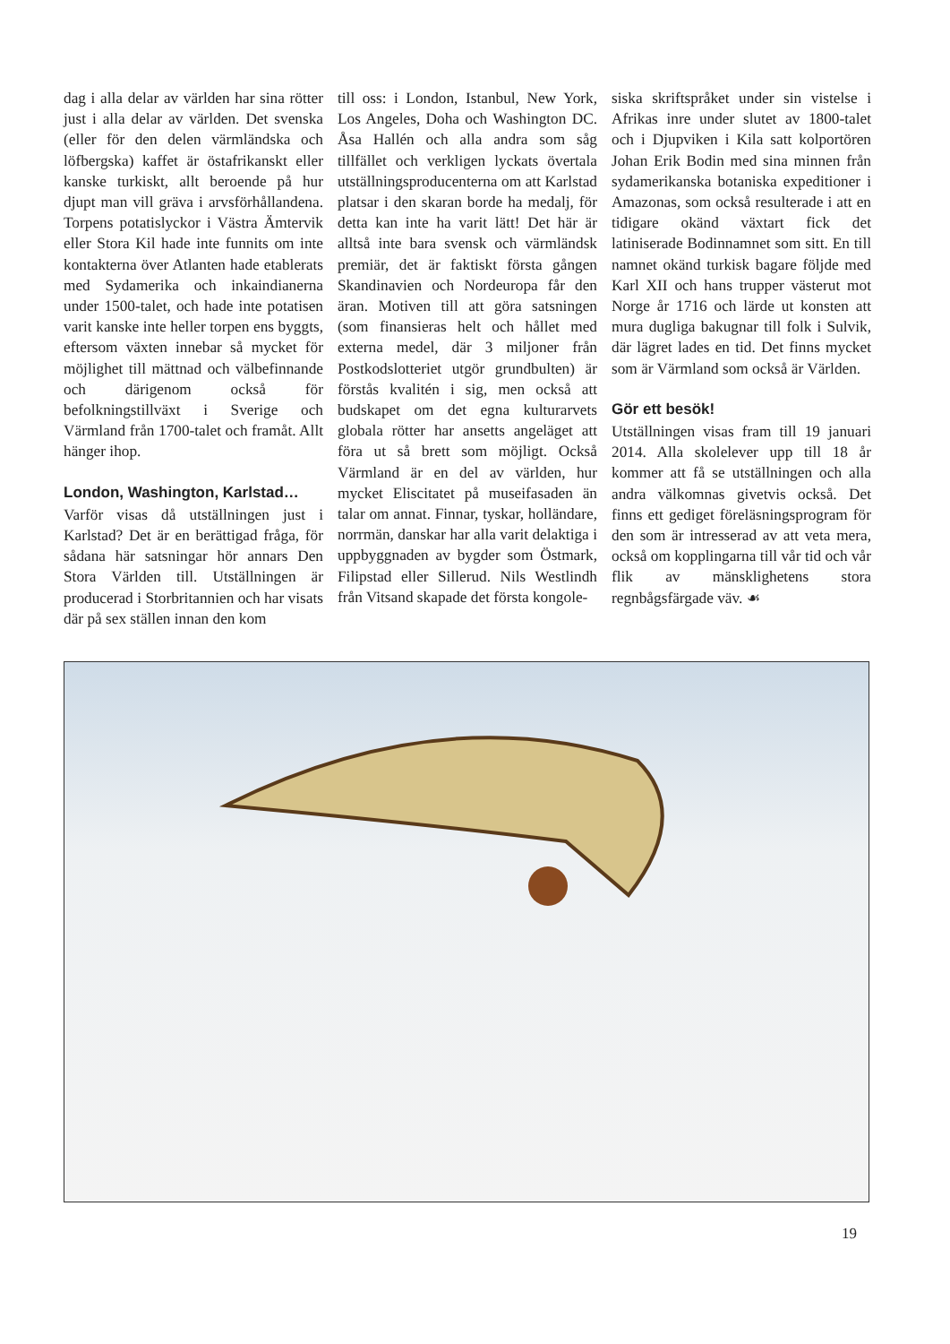dag i alla delar av världen har sina rötter just i alla delar av världen. Det svenska (eller för den delen värmländska och löfbergska) kaffet är östafrikanskt eller kanske turkiskt, allt beroende på hur djupt man vill gräva i arvsförhållandena. Torpens potatislyckor i Västra Ämtervik eller Stora Kil hade inte funnits om inte kontakterna över Atlanten hade etablerats med Sydamerika och inkaindianerna under 1500-talet, och hade inte potatisen varit kanske inte heller torpen ens byggts, eftersom växten innebar så mycket för möjlighet till mättnad och välbefinnande och därigenom också för befolkningstillväxt i Sverige och Värmland från 1700-talet och framåt. Allt hänger ihop.
London, Washington, Karlstad…
Varför visas då utställningen just i Karlstad? Det är en berättigad fråga, för sådana här satsningar hör annars Den Stora Världen till. Utställningen är producerad i Storbritannien och har visats där på sex ställen innan den kom
till oss: i London, Istanbul, New York, Los Angeles, Doha och Washington DC. Åsa Hallén och alla andra som såg tillfället och verkligen lyckats övertala utställningsproducenterna om att Karlstad platsar i den skaran borde ha medalj, för detta kan inte ha varit lätt! Det här är alltså inte bara svensk och värmländsk premiär, det är faktiskt första gången Skandinavien och Nordeuropa får den äran. Motiven till att göra satsningen (som finansieras helt och hållet med externa medel, där 3 miljoner från Postkodslotteriet utgör grundbulten) är förstås kvalitén i sig, men också att budskapet om det egna kulturarvets globala rötter har ansetts angeläget att föra ut så brett som möjligt. Också Värmland är en del av världen, hur mycket Eliscitatet på museifasaden än talar om annat. Finnar, tyskar, holländare, norrmän, danskar har alla varit delaktiga i uppbyggnaden av bygder som Östmark, Filipstad eller Sillerud. Nils Westlindh från Vitsand skapade det första kongole-
siska skriftspråket under sin vistelse i Afrikas inre under slutet av 1800-talet och i Djupviken i Kila satt kolportören Johan Erik Bodin med sina minnen från sydamerikanska botaniska expeditioner i Amazonas, som också resulterade i att en tidigare okänd växtart fick det latiniserade Bodinnamnet som sitt. En till namnet okänd turkisk bagare följde med Karl XII och hans trupper västerut mot Norge år 1716 och lärde ut konsten att mura dugliga bakugnar till folk i Sulvik, där lägret lades en tid. Det finns mycket som är Värmland som också är Världen.
Gör ett besök!
Utställningen visas fram till 19 januari 2014. Alla skolelever upp till 18 år kommer att få se utställningen och alla andra välkomnas givetvis också. Det finns ett gediget föreläsningsprogram för den som är intresserad av att veta mera, också om kopplingarna till vår tid och vår flik av mänsklighetens stora regnbågsfärgade väv. ☙
19